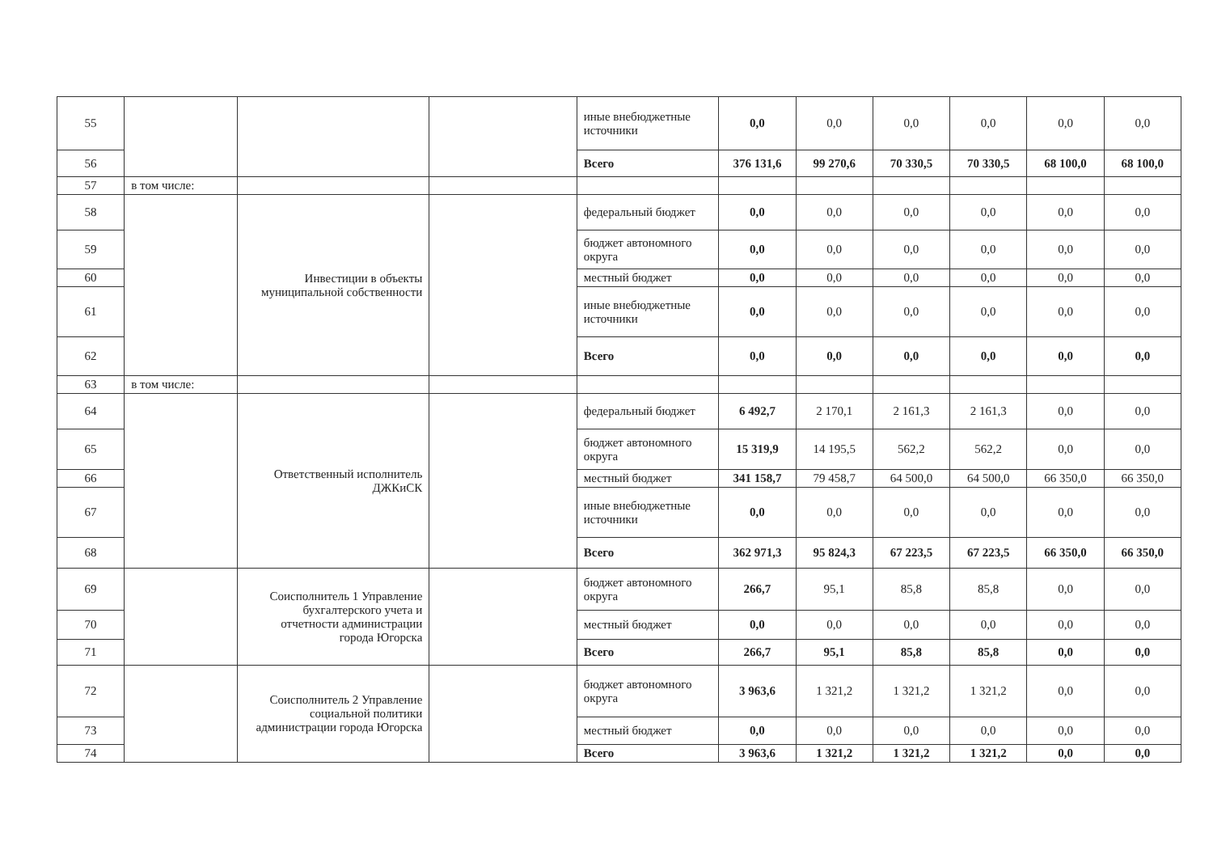| 55 | | | | иные внебюджетные источники | 0,0 | 0,0 | 0,0 | 0,0 | 0,0 | 0,0 |
| 56 | | | | Всего | 376 131,6 | 99 270,6 | 70 330,5 | 70 330,5 | 68 100,0 | 68 100,0 |
| 57 | в том числе: | | | | | | | | | |
| 58 | | Инвестиции в объекты муниципальной собственности | | федеральный бюджет | 0,0 | 0,0 | 0,0 | 0,0 | 0,0 | 0,0 |
| 59 | | | | бюджет автономного округа | 0,0 | 0,0 | 0,0 | 0,0 | 0,0 | 0,0 |
| 60 | | | | местный бюджет | 0,0 | 0,0 | 0,0 | 0,0 | 0,0 | 0,0 |
| 61 | | | | иные внебюджетные источники | 0,0 | 0,0 | 0,0 | 0,0 | 0,0 | 0,0 |
| 62 | | | | Всего | 0,0 | 0,0 | 0,0 | 0,0 | 0,0 | 0,0 |
| 63 | в том числе: | | | | | | | | | |
| 64 | | Ответственный исполнитель ДЖКиСК | | федеральный бюджет | 6 492,7 | 2 170,1 | 2 161,3 | 2 161,3 | 0,0 | 0,0 |
| 65 | | | | бюджет автономного округа | 15 319,9 | 14 195,5 | 562,2 | 562,2 | 0,0 | 0,0 |
| 66 | | | | местный бюджет | 341 158,7 | 79 458,7 | 64 500,0 | 64 500,0 | 66 350,0 | 66 350,0 |
| 67 | | | | иные внебюджетные источники | 0,0 | 0,0 | 0,0 | 0,0 | 0,0 | 0,0 |
| 68 | | | | Всего | 362 971,3 | 95 824,3 | 67 223,5 | 67 223,5 | 66 350,0 | 66 350,0 |
| 69 | | Соисполнитель 1 Управление бухгалтерского учета и отчетности администрации города Югорска | | бюджет автономного округа | 266,7 | 95,1 | 85,8 | 85,8 | 0,0 | 0,0 |
| 70 | | | | местный бюджет | 0,0 | 0,0 | 0,0 | 0,0 | 0,0 | 0,0 |
| 71 | | | | Всего | 266,7 | 95,1 | 85,8 | 85,8 | 0,0 | 0,0 |
| 72 | | Соисполнитель 2 Управление социальной политики администрации города Югорска | | бюджет автономного округа | 3 963,6 | 1 321,2 | 1 321,2 | 1 321,2 | 0,0 | 0,0 |
| 73 | | | | местный бюджет | 0,0 | 0,0 | 0,0 | 0,0 | 0,0 | 0,0 |
| 74 | | | | Всего | 3 963,6 | 1 321,2 | 1 321,2 | 1 321,2 | 0,0 | 0,0 |